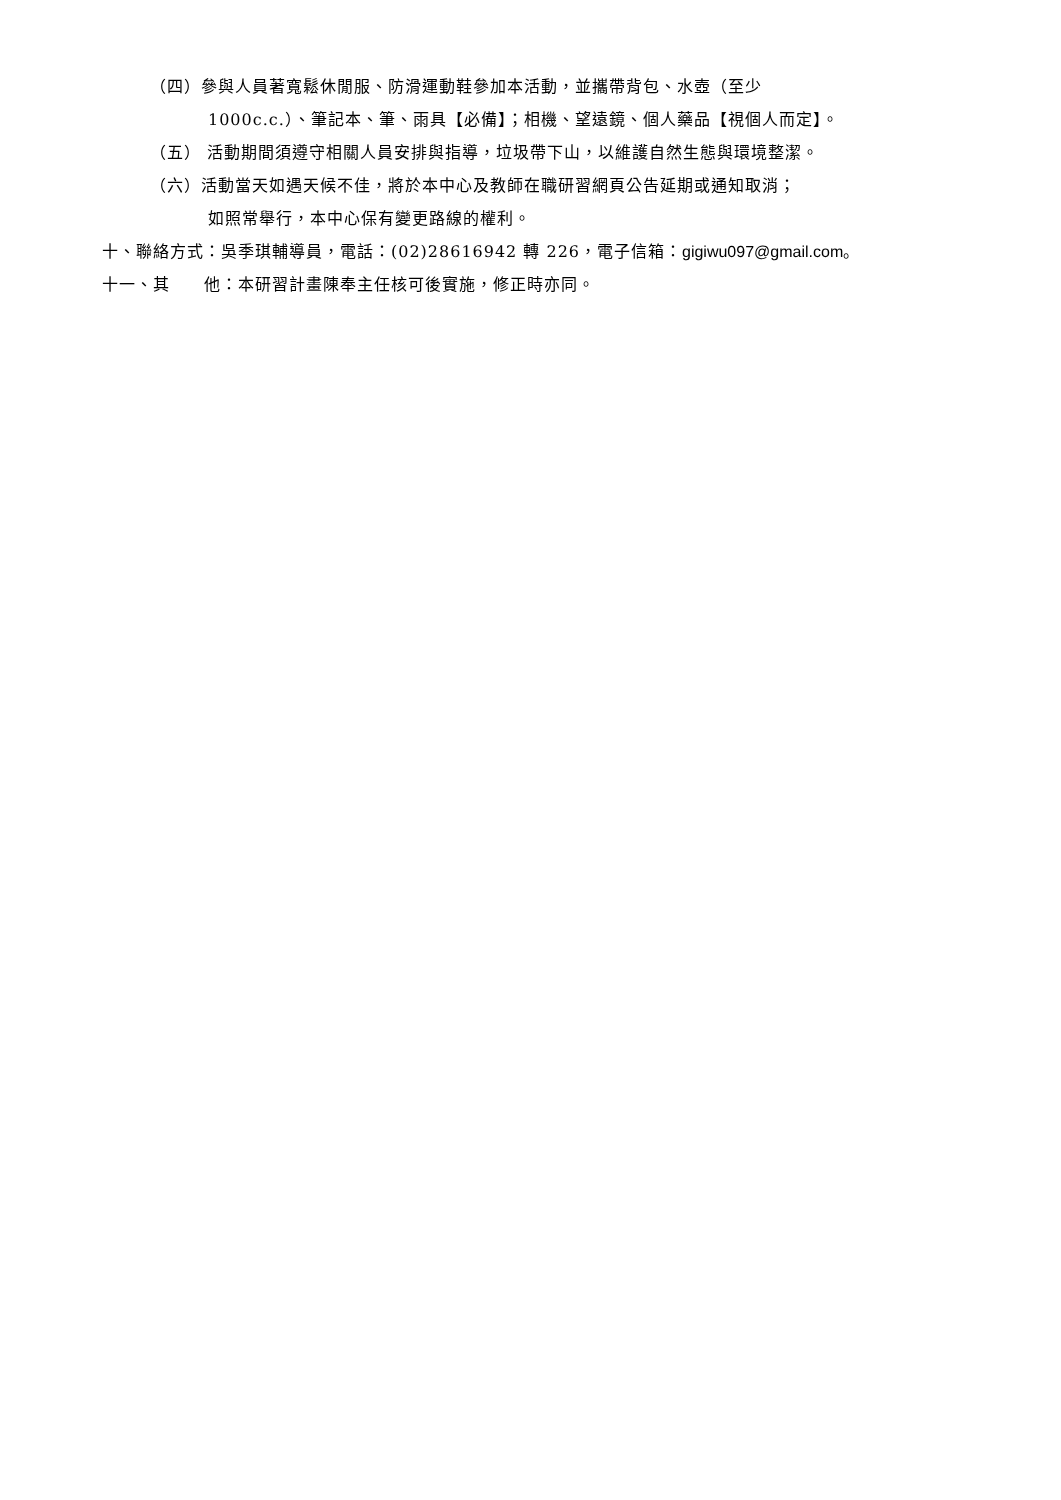（四）參與人員著寬鬆休閒服、防滑運動鞋參加本活動，並攜帶背包、水壺（至少
1000c.c.）、筆記本、筆、雨具【必備】；相機、望遠鏡、個人藥品【視個人而定】。
（五） 活動期間須遵守相關人員安排與指導，垃圾帶下山，以維護自然生態與環境整潔。
（六）活動當天如遇天候不佳，將於本中心及教師在職研習網頁公告延期或通知取消；
如照常舉行，本中心保有變更路線的權利。
十、聯絡方式：吳季琪輔導員，電話：(02)28616942 轉 226，電子信箱：gigiwu097@gmail.com。
十一、其　　他：本研習計畫陳奉主任核可後實施，修正時亦同。